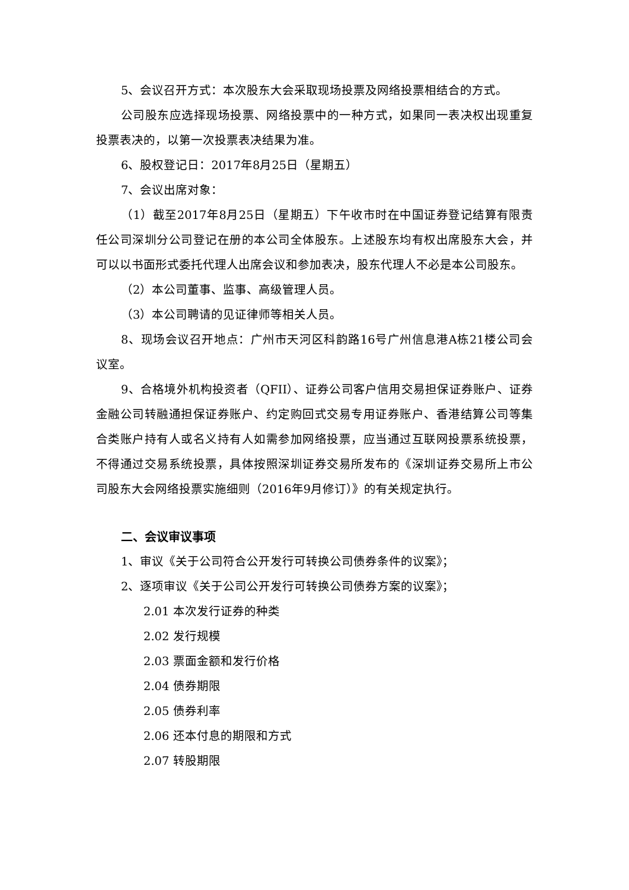5、会议召开方式：本次股东大会采取现场投票及网络投票相结合的方式。
公司股东应选择现场投票、网络投票中的一种方式，如果同一表决权出现重复投票表决的，以第一次投票表决结果为准。
6、股权登记日：2017年8月25日（星期五）
7、会议出席对象：
（1）截至2017年8月25日（星期五）下午收市时在中国证券登记结算有限责任公司深圳分公司登记在册的本公司全体股东。上述股东均有权出席股东大会，并可以以书面形式委托代理人出席会议和参加表决，股东代理人不必是本公司股东。
（2）本公司董事、监事、高级管理人员。
（3）本公司聘请的见证律师等相关人员。
8、现场会议召开地点：广州市天河区科韵路16号广州信息港A栋21楼公司会议室。
9、合格境外机构投资者（QFII）、证券公司客户信用交易担保证券账户、证券金融公司转融通担保证券账户、约定购回式交易专用证券账户、香港结算公司等集合类账户持有人或名义持有人如需参加网络投票，应当通过互联网投票系统投票，不得通过交易系统投票，具体按照深圳证券交易所发布的《深圳证券交易所上市公司股东大会网络投票实施细则（2016年9月修订）》的有关规定执行。
二、会议审议事项
1、审议《关于公司符合公开发行可转换公司债券条件的议案》；
2、逐项审议《关于公司公开发行可转换公司债券方案的议案》；
2.01 本次发行证券的种类
2.02 发行规模
2.03 票面金额和发行价格
2.04 债券期限
2.05 债券利率
2.06 还本付息的期限和方式
2.07 转股期限